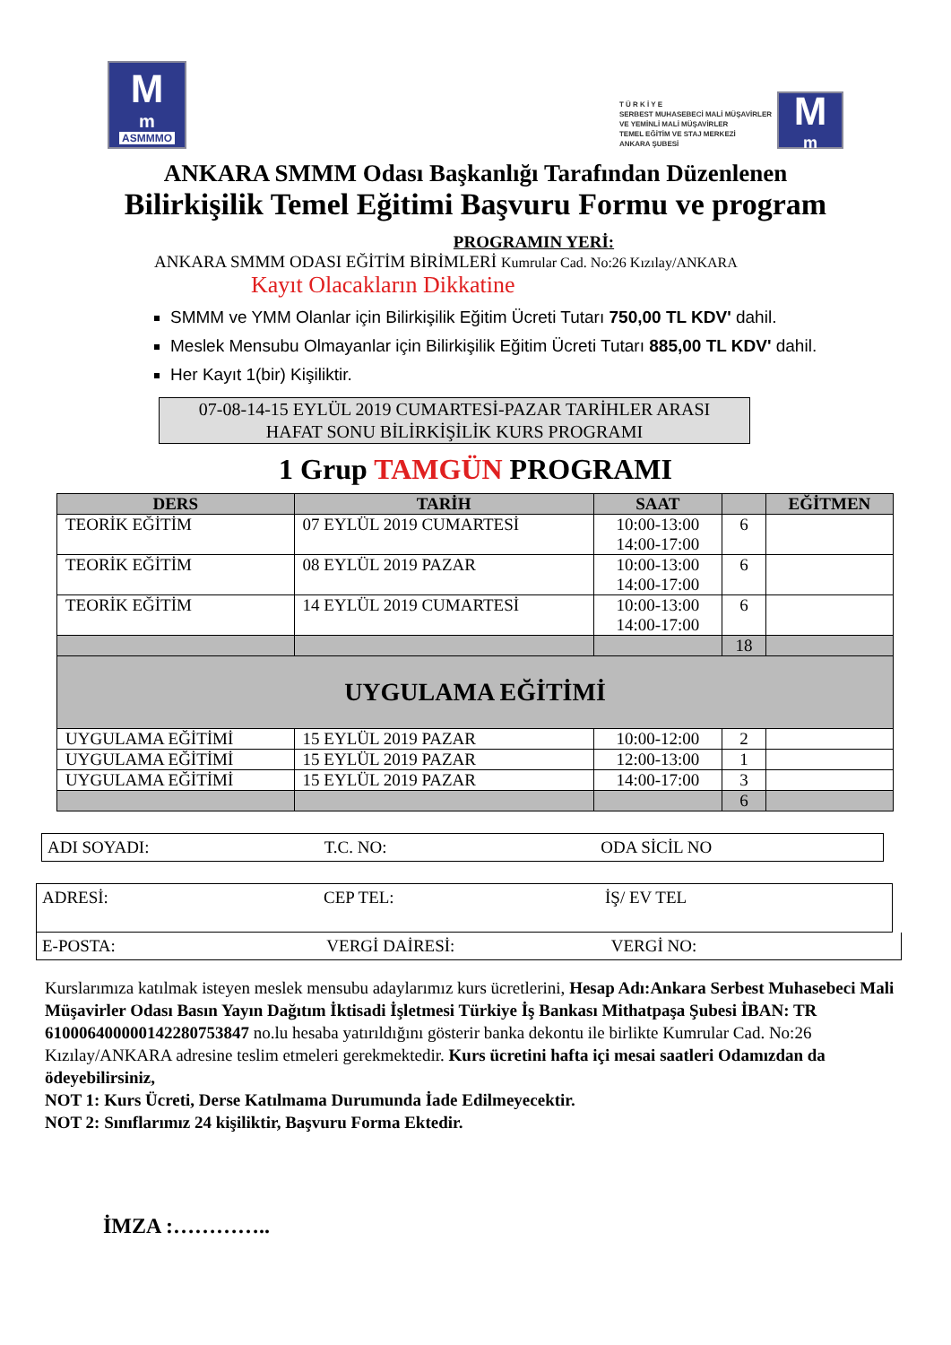M<sup>m</sup>
ASMMMO
T Ü R K İ Y E
SERBEST MUHASEBECİ MALİ MÜŞAVİRLER
VE YEMİNLİ MALİ MÜŞAVİRLER
TEMEL EĞİTİM VE STAJ MERKEZİ
ANKARA ŞUBESİ
M<sup>m</sup>
ANKARA SMMM Odası Başkanlığı Tarafından Düzenlenen
Bilirkişilik Temel Eğitimi Başvuru Formu ve program
PROGRAMIN YERİ:
ANKARA SMMM ODASI EĞİTİM BİRİMLERİ Kumrular Cad. No:26 Kızılay/ANKARA
Kayıt Olacakların Dikkatine
SMMM ve YMM Olanlar için Bilirkişilik Eğitim Ücreti Tutarı 750,00 TL KDV' dahil.
Meslek Mensubu Olmayanlar için Bilirkişilik Eğitim Ücreti Tutarı 885,00 TL KDV' dahil.
Her Kayıt 1(bir) Kişiliktir.
07-08-14-15 EYLÜL 2019 CUMARTESİ-PAZAR TARİHLER ARASI
HAFAT SONU BİLİRKİŞİLİK KURS PROGRAMI
1 Grup TAMGÜN PROGRAMI
| DERS | TARİH | SAAT | | EĞİTMEN |
| --- | --- | --- | --- | --- |
| TEORİK EĞİTİM | 07 EYLÜL 2019 CUMARTESİ | 10:00-13:00 14:00-17:00 | 6 | |
| TEORİK EĞİTİM | 08 EYLÜL 2019 PAZAR | 10:00-13:00 14:00-17:00 | 6 | |
| TEORİK EĞİTİM | 14 EYLÜL 2019 CUMARTESİ | 10:00-13:00 14:00-17:00 | 6 | |
| | | | 18 | |
| UYGULAMA EĞİTİMİ | | | | |
| UYGULAMA EĞİTİMİ | 15 EYLÜL 2019 PAZAR | 10:00-12:00 | 2 | |
| UYGULAMA EĞİTİMİ | 15 EYLÜL 2019 PAZAR | 12:00-13:00 | 1 | |
| UYGULAMA EĞİTİMİ | 15 EYLÜL 2019 PAZAR | 14:00-17:00 | 3 | |
| | | | 6 | |
ADI SOYADI: T.C. NO: ODA SİCİL NO
ADRESİ: CEP TEL: İŞ/ EV TEL
E-POSTA: VERGİ DAİRESİ: VERGİ NO:
Kurslarımıza katılmak isteyen meslek mensubu adaylarımız kurs ücretlerini, Hesap Adı:Ankara Serbest Muhasebeci Mali Müşavirler Odası Basın Yayın Dağıtım İktisadi İşletmesi Türkiye İş Bankası Mithatpaşa Şubesi İBAN: TR 610006400000142280753847 no.lu hesaba yatırıldığını gösterir banka dekontu ile birlikte Kumrular Cad. No:26 Kızılay/ANKARA adresine teslim etmeleri gerekmektedir. Kurs ücretini hafta içi mesai saatleri Odamızdan da ödeyebilirsiniz,
NOT 1: Kurs Ücreti, Derse Katılmama Durumunda İade Edilmeyecektir.
NOT 2: Sınıflarımız 24 kişiliktir, Başvuru Forma Ektedir.
İMZA :…………..